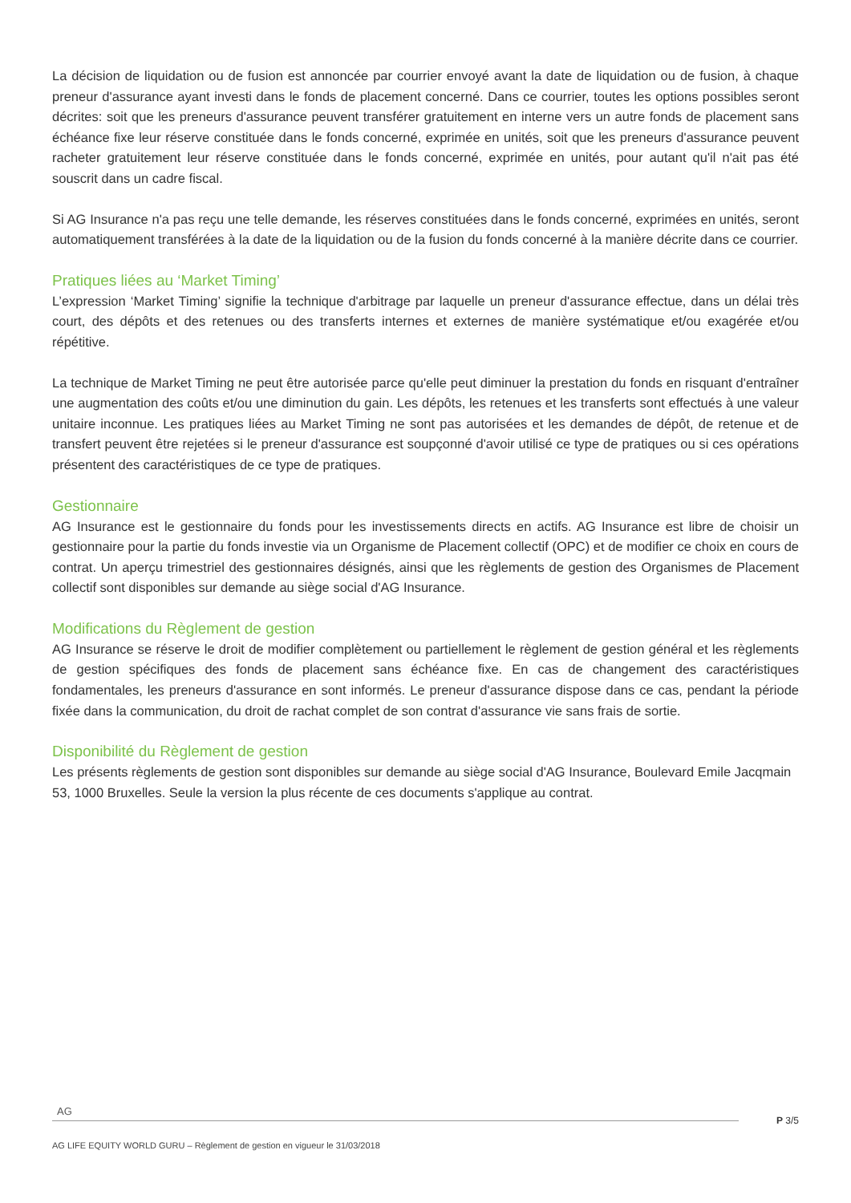La décision de liquidation ou de fusion est annoncée par courrier envoyé avant la date de liquidation ou de fusion, à chaque preneur d'assurance ayant investi dans le fonds de placement concerné. Dans ce courrier, toutes les options possibles seront décrites: soit que les preneurs d'assurance peuvent transférer gratuitement en interne vers un autre fonds de placement sans échéance fixe leur réserve constituée dans le fonds concerné, exprimée en unités, soit que les preneurs d'assurance peuvent racheter gratuitement leur réserve constituée dans le fonds concerné, exprimée en unités, pour autant qu'il n'ait pas été souscrit dans un cadre fiscal.
Si AG Insurance n'a pas reçu une telle demande, les réserves constituées dans le fonds concerné, exprimées en unités, seront automatiquement transférées à la date de la liquidation ou de la fusion du fonds concerné à la manière décrite dans ce courrier.
Pratiques liées au ‘Market Timing’
L’expression ‘Market Timing’ signifie la technique d'arbitrage par laquelle un preneur d'assurance effectue, dans un délai très court, des dépôts et des retenues ou des transferts internes et externes de manière systématique et/ou exagérée et/ou répétitive.
La technique de Market Timing ne peut être autorisée parce qu'elle peut diminuer la prestation du fonds en risquant d'entraîner une augmentation des coûts et/ou une diminution du gain. Les dépôts, les retenues et les transferts sont effectués à une valeur unitaire inconnue. Les pratiques liées au Market Timing ne sont pas autorisées et les demandes de dépôt, de retenue et de transfert peuvent être rejetées si le preneur d'assurance est soupçonné d'avoir utilisé ce type de pratiques ou si ces opérations présentent des caractéristiques de ce type de pratiques.
Gestionnaire
AG Insurance est le gestionnaire du fonds pour les investissements directs en actifs. AG Insurance est libre de choisir un gestionnaire pour la partie du fonds investie via un Organisme de Placement collectif (OPC) et de modifier ce choix en cours de contrat. Un aperçu trimestriel des gestionnaires désignés, ainsi que les règlements de gestion des Organismes de Placement collectif sont disponibles sur demande au siège social d'AG Insurance.
Modifications du Règlement de gestion
AG Insurance se réserve le droit de modifier complètement ou partiellement le règlement de gestion général et les règlements de gestion spécifiques des fonds de placement sans échéance fixe. En cas de changement des caractéristiques fondamentales, les preneurs d'assurance en sont informés. Le preneur d'assurance dispose dans ce cas, pendant la période fixée dans la communication, du droit de rachat complet de son contrat d'assurance vie sans frais de sortie.
Disponibilité du Règlement de gestion
Les présents règlements de gestion sont disponibles sur demande au siège social d'AG Insurance, Boulevard Emile Jacqmain 53, 1000 Bruxelles. Seule la version la plus récente de ces documents s'applique au contrat.
AG
P 3/5
AG LIFE EQUITY WORLD GURU – Règlement de gestion en vigueur le 31/03/2018